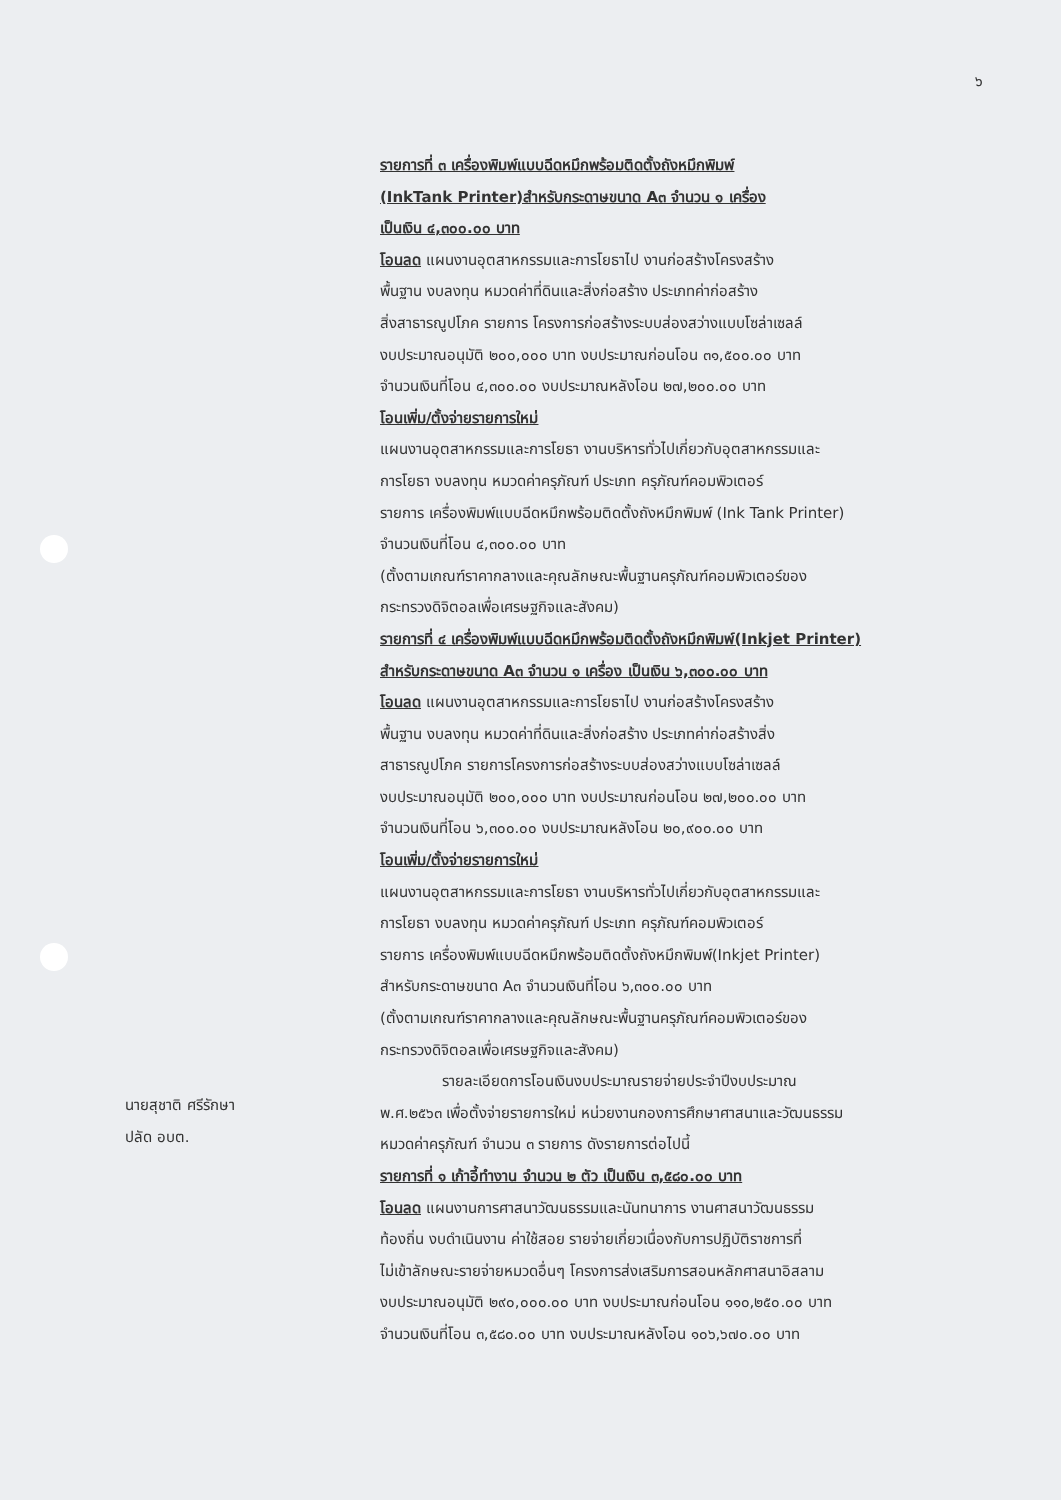๖
รายการที่ ๓ เครื่องพิมพ์แบบฉีดหมึกพร้อมติดตั้งถังหมึกพิมพ์
(InkTank Printer)สำหรับกระดาษขนาด A๓ จำนวน ๑ เครื่อง
เป็นเงิน ๔,๓๐๐.๐๐ บาท
โอนลด แผนงานอุตสาหกรรมและการโยธาไป งานก่อสร้างโครงสร้าง
พื้นฐาน งบลงทุน หมวดค่าที่ดินและสิ่งก่อสร้าง ประเภทค่าก่อสร้าง
สิ่งสาธารณูปโภค รายการ โครงการก่อสร้างระบบส่องสว่างแบบโซล่าเซลล์
งบประมาณอนุมัติ ๒๐๐,๐๐๐ บาท งบประมาณก่อนโอน ๓๑,๕๐๐.๐๐ บาท
จำนวนเงินที่โอน ๔,๓๐๐.๐๐ งบประมาณหลังโอน ๒๗,๒๐๐.๐๐ บาท
โอนเพิ่ม/ตั้งจ่ายรายการใหม่
แผนงานอุตสาหกรรมและการโยธา งานบริหารทั่วไปเกี่ยวกับอุตสาหกรรมและ
การโยธา งบลงทุน หมวดค่าครุภัณฑ์ ประเภท ครุภัณฑ์คอมพิวเตอร์
รายการ เครื่องพิมพ์แบบฉีดหมึกพร้อมติดตั้งถังหมึกพิมพ์ (Ink Tank Printer)
จำนวนเงินที่โอน ๔,๓๐๐.๐๐ บาท
(ตั้งตามเกณฑ์ราคากลางและคุณลักษณะพื้นฐานครุภัณฑ์คอมพิวเตอร์ของ
กระทรวงดิจิตอลเพื่อเศรษฐกิจและสังคม)
รายการที่ ๔ เครื่องพิมพ์แบบฉีดหมึกพร้อมติดตั้งถังหมึกพิมพ์(Inkjet Printer)
สำหรับกระดาษขนาด A๓ จำนวน ๑ เครื่อง เป็นเงิน ๖,๓๐๐.๐๐ บาท
โอนลด แผนงานอุตสาหกรรมและการโยธาไป งานก่อสร้างโครงสร้าง
พื้นฐาน งบลงทุน หมวดค่าที่ดินและสิ่งก่อสร้าง ประเภทค่าก่อสร้างสิ่ง
สาธารณูปโภค รายการโครงการก่อสร้างระบบส่องสว่างแบบโซล่าเซลล์
งบประมาณอนุมัติ ๒๐๐,๐๐๐ บาท งบประมาณก่อนโอน ๒๗,๒๐๐.๐๐ บาท
จำนวนเงินที่โอน ๖,๓๐๐.๐๐ งบประมาณหลังโอน ๒๐,๙๐๐.๐๐ บาท
โอนเพิ่ม/ตั้งจ่ายรายการใหม่
แผนงานอุตสาหกรรมและการโยธา งานบริหารทั่วไปเกี่ยวกับอุตสาหกรรมและ
การโยธา งบลงทุน หมวดค่าครุภัณฑ์ ประเภท ครุภัณฑ์คอมพิวเตอร์
รายการ เครื่องพิมพ์แบบฉีดหมึกพร้อมติดตั้งถังหมึกพิมพ์(Inkjet Printer)
สำหรับกระดาษขนาด A๓ จำนวนเงินที่โอน ๖,๓๐๐.๐๐ บาท
(ตั้งตามเกณฑ์ราคากลางและคุณลักษณะพื้นฐานครุภัณฑ์คอมพิวเตอร์ของ
กระทรวงดิจิตอลเพื่อเศรษฐกิจและสังคม)
รายละเอียดการโอนเงินงบประมาณรายจ่ายประจำปีงบประมาณ
พ.ศ.๒๕๖๓ เพื่อตั้งจ่ายรายการใหม่ หน่วยงานกองการศึกษาศาสนาและวัฒนธรรม
หมวดค่าครุภัณฑ์ จำนวน ๓ รายการ ดังรายการต่อไปนี้
รายการที่ ๑ เก้าอี้ทำงาน จำนวน ๒ ตัว เป็นเงิน ๓,๕๘๐.๐๐ บาท
โอนลด แผนงานการศาสนาวัฒนธรรมและนันทนาการ งานศาสนาวัฒนธรรม
ท้องถิ่น งบดำเนินงาน ค่าใช้สอย รายจ่ายเกี่ยวเนื่องกับการปฏิบัติราชการที่
ไม่เข้าลักษณะรายจ่ายหมวดอื่นๆ โครงการส่งเสริมการสอนหลักศาสนาอิสลาม
งบประมาณอนุมัติ ๒๙๐,๐๐๐.๐๐ บาท งบประมาณก่อนโอน ๑๑๐,๒๕๐.๐๐ บาท
จำนวนเงินที่โอน ๓,๕๘๐.๐๐ บาท งบประมาณหลังโอน ๑๐๖,๖๗๐.๐๐ บาท
นายสุชาติ ศรีรักษา
ปลัด อบต.